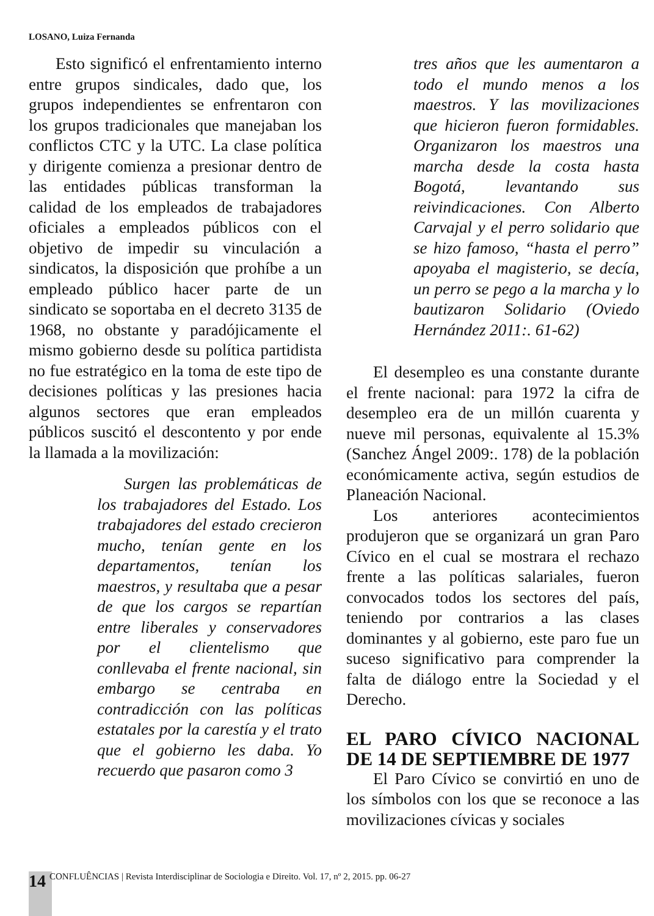LOSANO, Luiza Fernanda
Esto significó el enfrentamiento interno entre grupos sindicales, dado que, los grupos independientes se enfrentaron con los grupos tradicionales que manejaban los conflictos CTC y la UTC. La clase política y dirigente comienza a presionar dentro de las entidades públicas transforman la calidad de los empleados de trabajadores oficiales a empleados públicos con el objetivo de impedir su vinculación a sindicatos, la disposición que prohíbe a un empleado público hacer parte de un sindicato se soportaba en el decreto 3135 de 1968, no obstante y paradójicamente el mismo gobierno desde su política partidista no fue estratégico en la toma de este tipo de decisiones políticas y las presiones hacia algunos sectores que eran empleados públicos suscitó el descontento y por ende la llamada a la movilización:
Surgen las problemáticas de los trabajadores del Estado. Los trabajadores del estado crecieron mucho, tenían gente en los departamentos, tenían los maestros, y resultaba que a pesar de que los cargos se repartían entre liberales y conservadores por el clientelismo que conllevaba el frente nacional, sin embargo se centraba en contradicción con las políticas estatales por la carestía y el trato que el gobierno les daba. Yo recuerdo que pasaron como 3
tres años que les aumentaron a todo el mundo menos a los maestros. Y las movilizaciones que hicieron fueron formidables. Organizaron los maestros una marcha desde la costa hasta Bogotá, levantando sus reivindicaciones. Con Alberto Carvajal y el perro solidario que se hizo famoso, “hasta el perro” apoyaba el magisterio, se decía, un perro se pego a la marcha y lo bautizaron Solidario (Oviedo Hernández 2011:. 61-62)
El desempleo es una constante durante el frente nacional: para 1972 la cifra de desempleo era de un millón cuarenta y nueve mil personas, equivalente al 15.3% (Sanchez Ángel 2009:. 178) de la población económicamente activa, según estudios de Planeación Nacional.
Los anteriores acontecimientos produjeron que se organizará un gran Paro Cívico en el cual se mostrara el rechazo frente a las políticas salariales, fueron convocados todos los sectores del país, teniendo por contrarios a las clases dominantes y al gobierno, este paro fue un suceso significativo para comprender la falta de diálogo entre la Sociedad y el Derecho.
EL PARO CÍVICO NACIONAL DE 14 DE SEPTIEMBRE DE 1977
El Paro Cívico se convirtió en uno de los símbolos con los que se reconoce a las movilizaciones cívicas y sociales
14 CONFLUÊNCIAS | Revista Interdisciplinar de Sociologia e Direito. Vol. 17, nº 2, 2015. pp. 06-27